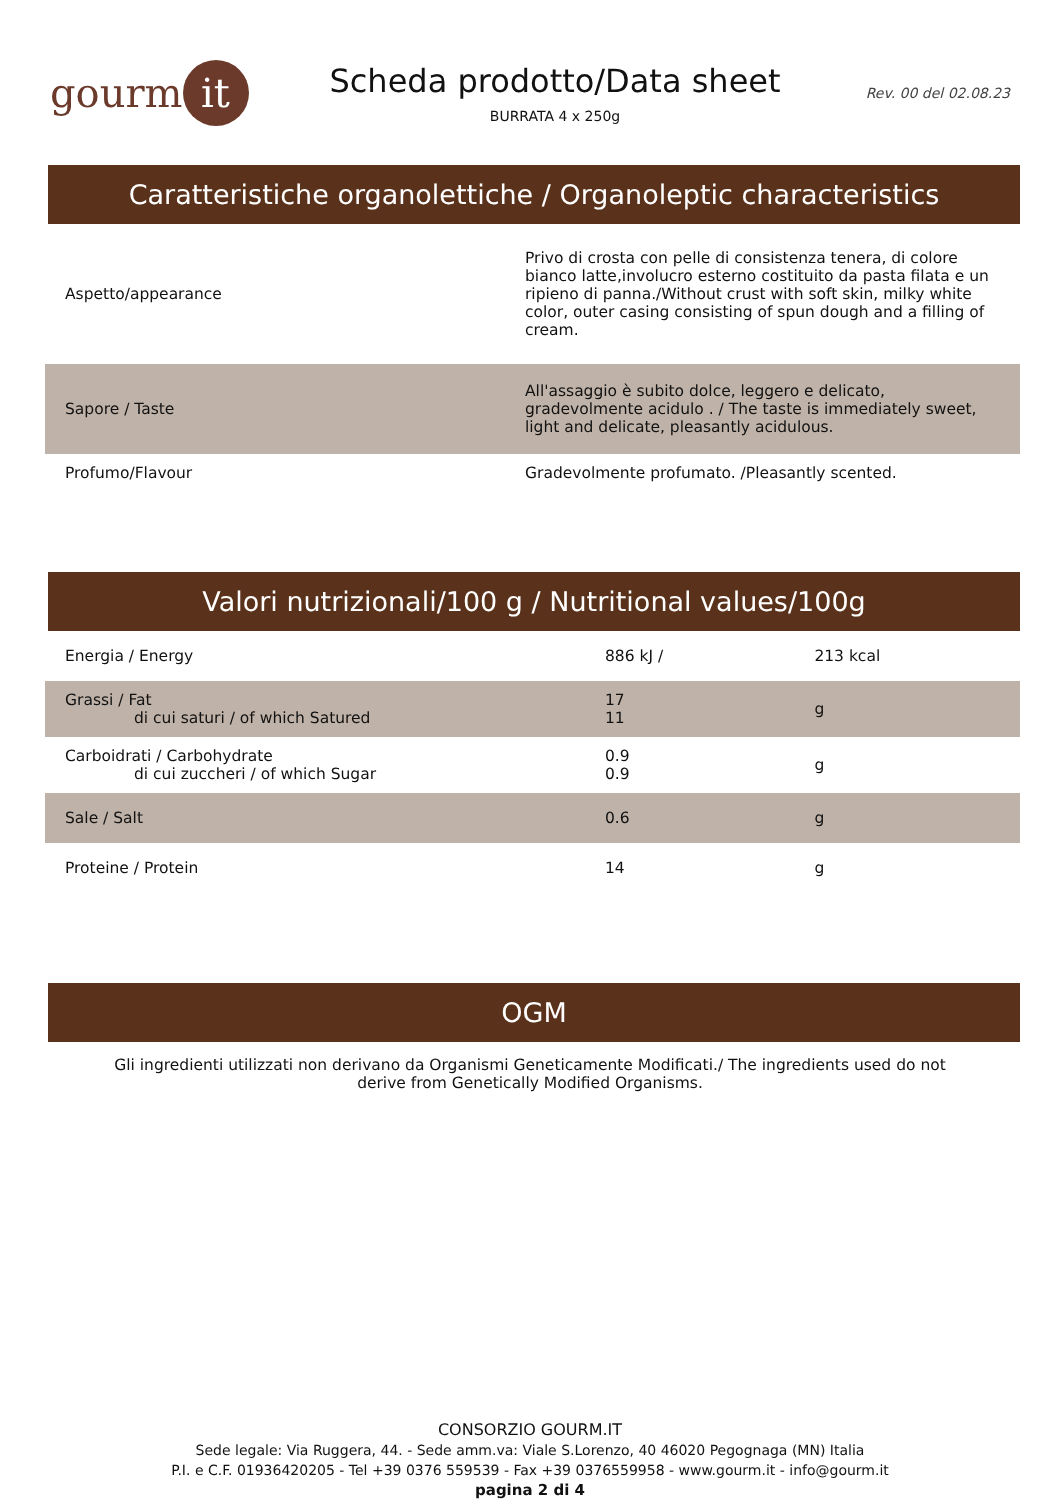gourm it
Scheda prodotto/Data sheet
BURRATA 4 x 250g
Rev. 00 del 02.08.23
Caratteristiche organolettiche / Organoleptic characteristics
| Aspetto/appearance | Privo di crosta con pelle di consistenza tenera, di colore bianco latte,involucro esterno costituito da pasta filata e un ripieno di panna./Without crust with soft skin, milky white color, outer casing consisting of spun dough and a filling of cream. |
| Sapore / Taste | All'assaggio è subito dolce, leggero e delicato, gradevolmente acidulo . / The taste is immediately sweet, light and delicate, pleasantly acidulous. |
| Profumo/Flavour | Gradevolmente profumato. /Pleasantly scented. |
Valori nutrizionali/100 g / Nutritional values/100g
| Energia / Energy | 886 kJ / | 213 kcal |
| Grassi / Fat di cui saturi / of which Satured | 17 11 | g |
| Carboidrati / Carbohydrate di cui zuccheri / of which Sugar | 0.9 0.9 | g |
| Sale / Salt | 0.6 | g |
| Proteine / Protein | 14 | g |
OGM
Gli ingredienti utilizzati non derivano da Organismi Geneticamente Modificati./ The ingredients used do not derive from Genetically Modified Organisms.
CONSORZIO GOURM.IT
Sede legale: Via Ruggera, 44. - Sede amm.va: Viale S.Lorenzo, 40 46020 Pegognaga (MN) Italia
P.I. e C.F. 01936420205 - Tel +39 0376 559539 - Fax +39 0376559958 - www.gourm.it - info@gourm.it
pagina 2 di 4